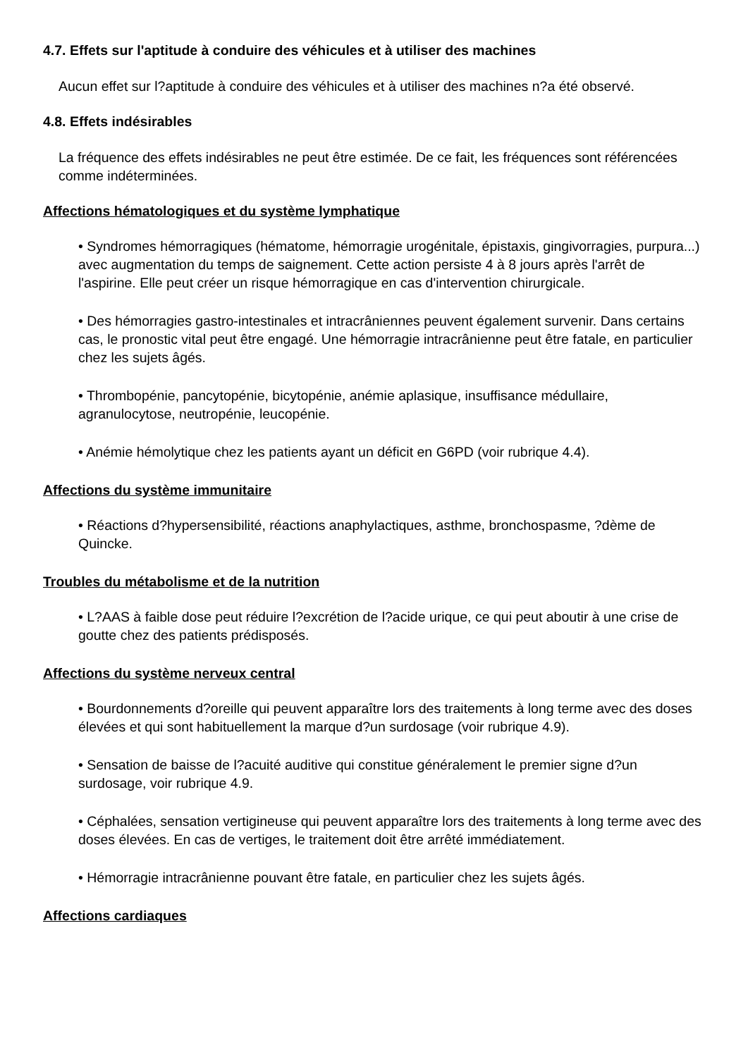4.7. Effets sur l'aptitude à conduire des véhicules et à utiliser des machines
Aucun effet sur l?aptitude à conduire des véhicules et à utiliser des machines n?a été observé.
4.8. Effets indésirables
La fréquence des effets indésirables ne peut être estimée. De ce fait, les fréquences sont référencées comme indéterminées.
Affections hématologiques et du système lymphatique
• Syndromes hémorragiques (hématome, hémorragie urogénitale, épistaxis, gingivorragies, purpura...) avec augmentation du temps de saignement. Cette action persiste 4 à 8 jours après l'arrêt de l'aspirine. Elle peut créer un risque hémorragique en cas d'intervention chirurgicale.
• Des hémorragies gastro-intestinales et intracrâniennes peuvent également survenir. Dans certains cas, le pronostic vital peut être engagé. Une hémorragie intracrânienne peut être fatale, en particulier chez les sujets âgés.
• Thrombopénie, pancytopénie, bicytopénie, anémie aplasique, insuffisance médullaire, agranulocytose, neutropénie, leucopénie.
• Anémie hémolytique chez les patients ayant un déficit en G6PD (voir rubrique 4.4).
Affections du système immunitaire
• Réactions d?hypersensibilité, réactions anaphylactiques, asthme, bronchospasme, ?dème de Quincke.
Troubles du métabolisme et de la nutrition
• L?AAS à faible dose peut réduire l?excrétion de l?acide urique, ce qui peut aboutir à une crise de goutte chez des patients prédisposés.
Affections du système nerveux central
• Bourdonnements d?oreille qui peuvent apparaître lors des traitements à long terme avec des doses élevées et qui sont habituellement la marque d?un surdosage (voir rubrique 4.9).
• Sensation de baisse de l?acuité auditive qui constitue généralement le premier signe d?un surdosage, voir rubrique 4.9.
• Céphalées, sensation vertigineuse qui peuvent apparaître lors des traitements à long terme avec des doses élevées. En cas de vertiges, le traitement doit être arrêté immédiatement.
• Hémorragie intracrânienne pouvant être fatale, en particulier chez les sujets âgés.
Affections cardiaques